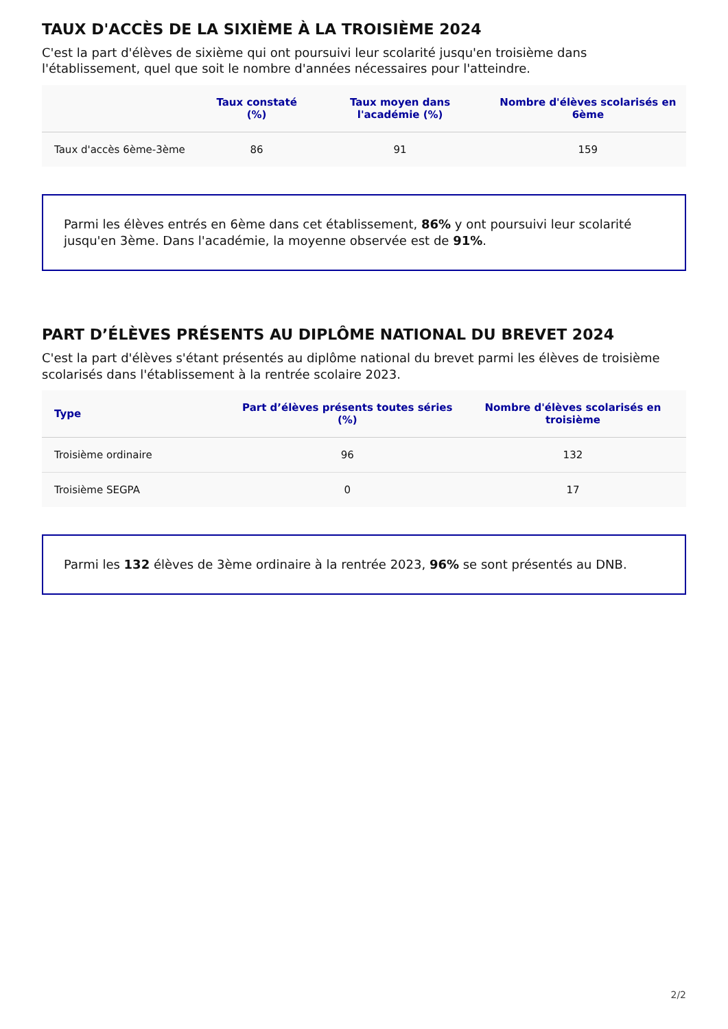TAUX D'ACCÈS DE LA SIXIÈME À LA TROISIÈME 2024
C'est la part d'élèves de sixième qui ont poursuivi leur scolarité jusqu'en troisième dans l'établissement, quel que soit le nombre d'années nécessaires pour l'atteindre.
| | Taux constaté (%) | Taux moyen dans l'académie (%) | Nombre d'élèves scolarisés en 6ème |
| --- | --- | --- | --- |
| Taux d'accès 6ème-3ème | 86 | 91 | 159 |
Parmi les élèves entrés en 6ème dans cet établissement, 86% y ont poursuivi leur scolarité jusqu'en 3ème. Dans l'académie, la moyenne observée est de 91%.
PART D’ÉLÈVES PRÉSENTS AU DIPLÔME NATIONAL DU BREVET 2024
C'est la part d'élèves s'étant présentés au diplôme national du brevet parmi les élèves de troisième scolarisés dans l'établissement à la rentrée scolaire 2023.
| Type | Part d’élèves présents toutes séries (%) | Nombre d'élèves scolarisés en troisième |
| --- | --- | --- |
| Troisième ordinaire | 96 | 132 |
| Troisième SEGPA | 0 | 17 |
Parmi les 132 élèves de 3ème ordinaire à la rentrée 2023, 96% se sont présentés au DNB.
2/2